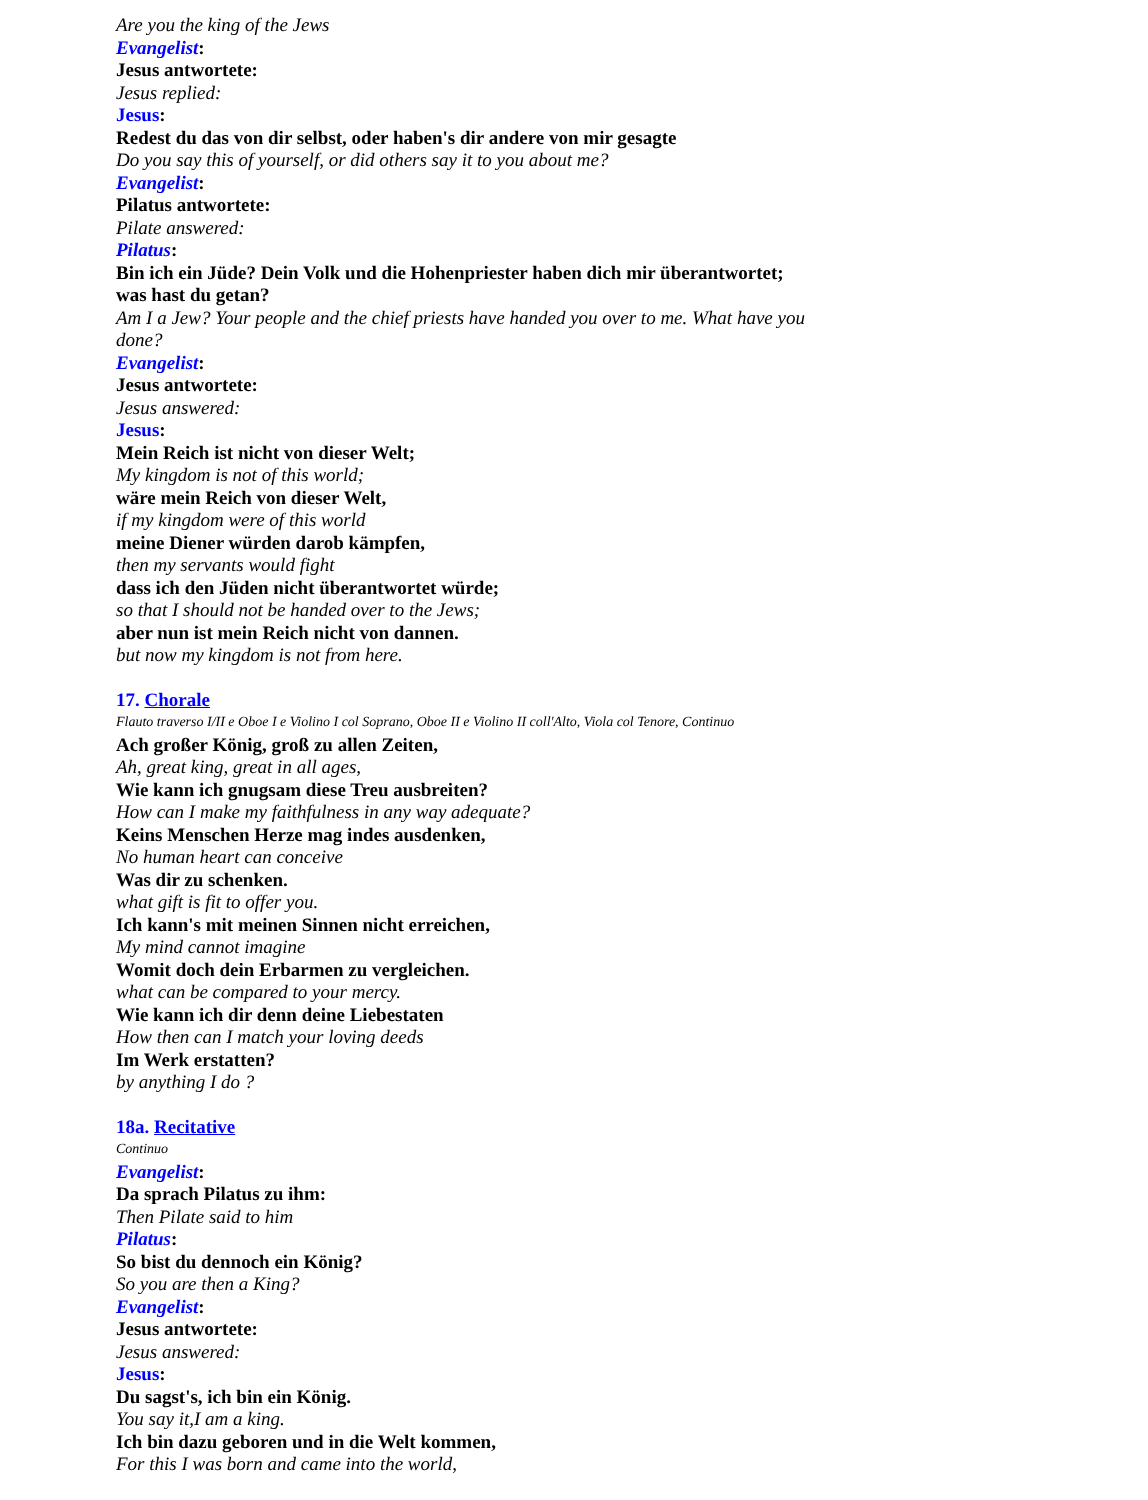Are you the king of the Jews
Evangelist:
Jesus antwortete:
Jesus replied:
Jesus:
Redest du das von dir selbst, oder haben's dir andere von mir gesagte
Do you say this of yourself, or did others say it to you about me?
Evangelist:
Pilatus antwortete:
Pilate answered:
Pilatus:
Bin ich ein Jüde? Dein Volk und die Hohenpriester haben dich mir überantwortet; was hast du getan?
Am I a Jew? Your people and the chief priests have handed you over to me. What have you done?
Evangelist:
Jesus antwortete:
Jesus answered:
Jesus:
Mein Reich ist nicht von dieser Welt;
My kingdom is not of this world;
wäre mein Reich von dieser Welt,
if my kingdom were of this world
meine Diener würden darob kämpfen,
then my servants would fight
dass ich den Jüden nicht überantwortet würde;
so that I should not be handed over to the Jews;
aber nun ist mein Reich nicht von dannen.
but now my kingdom is not from here.
17. Chorale
Flauto traverso I/II e Oboe I e Violino I col Soprano, Oboe II e Violino II coll'Alto, Viola col Tenore, Continuo
Ach großer König, groß zu allen Zeiten,
Ah, great king, great in all ages,
Wie kann ich gnugsam diese Treu ausbreiten?
How can I make my faithfulness in any way adequate?
Keins Menschen Herze mag indes ausdenken,
No human heart can conceive
Was dir zu schenken.
what gift is fit to offer you.
Ich kann's mit meinen Sinnen nicht erreichen,
My mind cannot imagine
Womit doch dein Erbarmen zu vergleichen.
what can be compared to your mercy.
Wie kann ich dir denn deine Liebestaten
How then can I match your loving deeds
Im Werk erstatten?
by anything I do ?
18a. Recitative
Continuo
Evangelist:
Da sprach Pilatus zu ihm:
Then Pilate said to him
Pilatus:
So bist du dennoch ein König?
So you are then a King?
Evangelist:
Jesus antwortete:
Jesus answered:
Jesus:
Du sagst's, ich bin ein König.
You say it,I am a king.
Ich bin dazu geboren und in die Welt kommen,
For this I was born and came into the world,